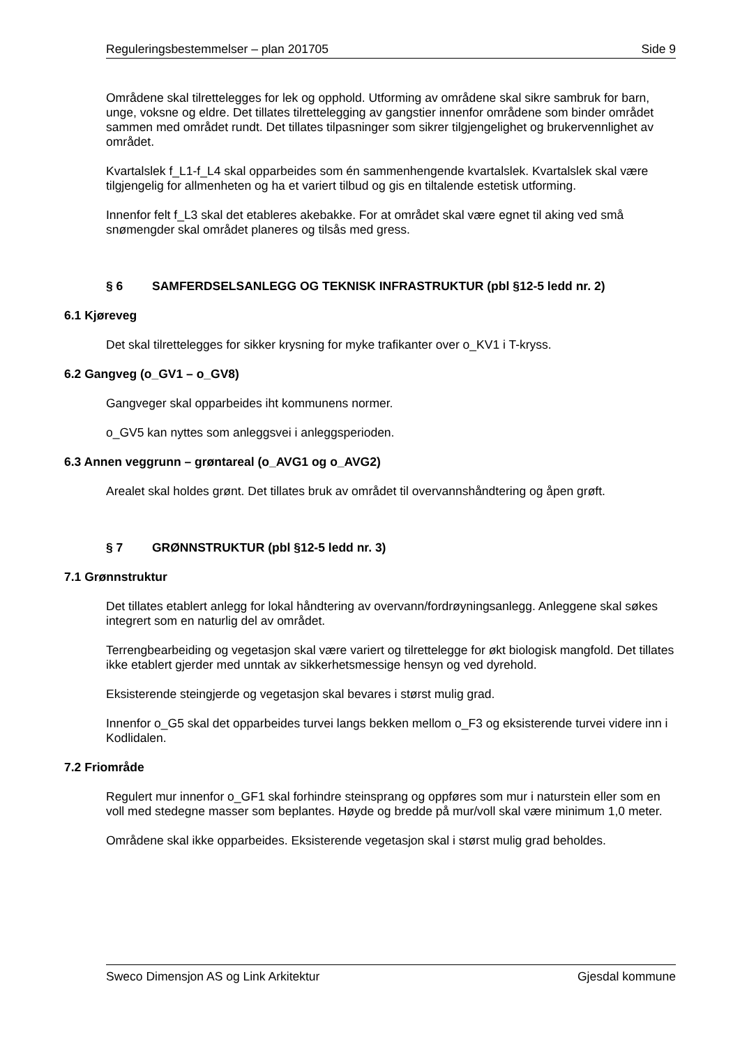Reguleringsbestemmelser – plan 201705 Side 9
Områdene skal tilrettelegges for lek og opphold. Utforming av områdene skal sikre sambruk for barn, unge, voksne og eldre. Det tillates tilrettelegging av gangstier innenfor områdene som binder området sammen med området rundt. Det tillates tilpasninger som sikrer tilgjengelighet og brukervennlighet av området.
Kvartalslek f_L1-f_L4 skal opparbeides som én sammenhengende kvartalslek. Kvartalslek skal være tilgjengelig for allmenheten og ha et variert tilbud og gis en tiltalende estetisk utforming.
Innenfor felt f_L3 skal det etableres akebakke. For at området skal være egnet til aking ved små snømengder skal området planeres og tilsås med gress.
§ 6 SAMFERDSELSANLEGG OG TEKNISK INFRASTRUKTUR (pbl §12-5 ledd nr. 2)
6.1 Kjøreveg
Det skal tilrettelegges for sikker krysning for myke trafikanter over o_KV1 i T-kryss.
6.2 Gangveg (o_GV1 – o_GV8)
Gangveger skal opparbeides iht kommunens normer.
o_GV5 kan nyttes som anleggsvei i anleggsperioden.
6.3 Annen veggrunn – grøntareal (o_AVG1 og o_AVG2)
Arealet skal holdes grønt. Det tillates bruk av området til overvannshåndtering og åpen grøft.
§ 7 GRØNNSTRUKTUR (pbl §12-5 ledd nr. 3)
7.1 Grønnstruktur
Det tillates etablert anlegg for lokal håndtering av overvann/fordrøyningsanlegg. Anleggene skal søkes integrert som en naturlig del av området.
Terrengbearbeiding og vegetasjon skal være variert og tilrettelegge for økt biologisk mangfold. Det tillates ikke etablert gjerder med unntak av sikkerhetsmessige hensyn og ved dyrehold.
Eksisterende steingjerde og vegetasjon skal bevares i størst mulig grad.
Innenfor o_G5 skal det opparbeides turvei langs bekken mellom o_F3 og eksisterende turvei videre inn i Kodlidalen.
7.2 Friområde
Regulert mur innenfor o_GF1 skal forhindre steinsprang og oppføres som mur i naturstein eller som en voll med stedegne masser som beplantes. Høyde og bredde på mur/voll skal være minimum 1,0 meter.
Områdene skal ikke opparbeides. Eksisterende vegetasjon skal i størst mulig grad beholdes.
Sweco Dimensjon AS og Link Arkitektur Gjesdal kommune